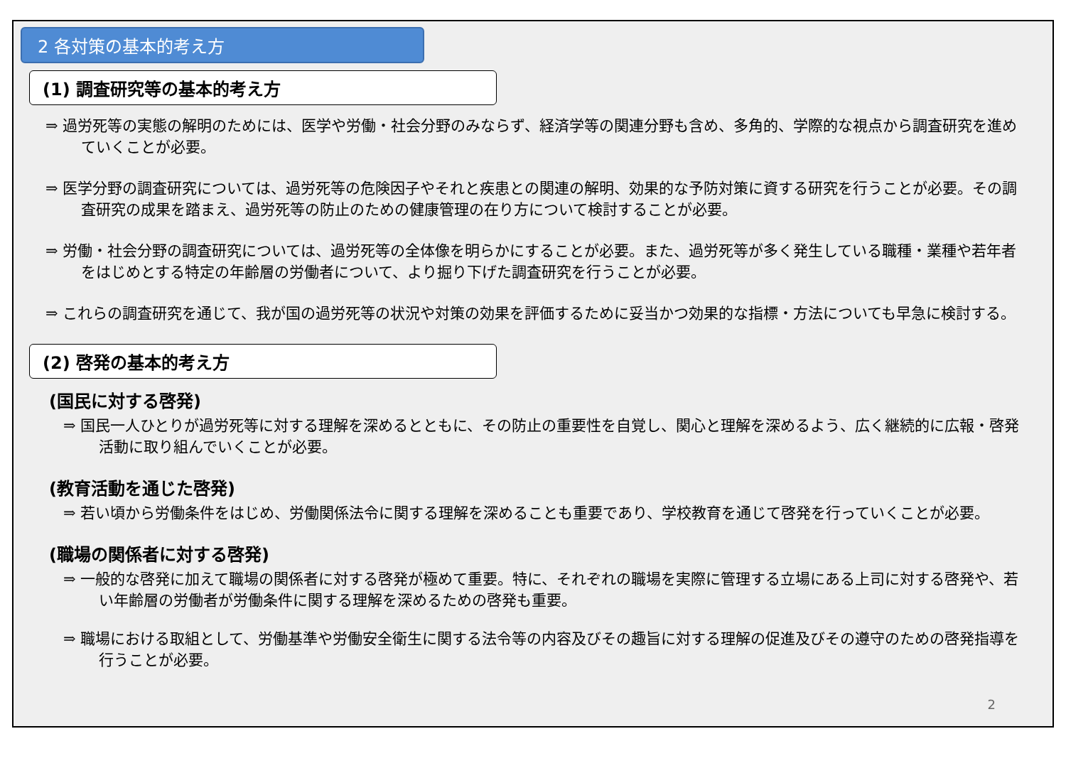2 各対策の基本的考え方
(1) 調査研究等の基本的考え方
⇒ 過労死等の実態の解明のためには、医学や労働・社会分野のみならず、経済学等の関連分野も含め、多角的、学際的な視点から調査研究を進めていくことが必要。
⇒ 医学分野の調査研究については、過労死等の危険因子やそれと疾患との関連の解明、効果的な予防対策に資する研究を行うことが必要。その調査研究の成果を踏まえ、過労死等の防止のための健康管理の在り方について検討することが必要。
⇒ 労働・社会分野の調査研究については、過労死等の全体像を明らかにすることが必要。また、過労死等が多く発生している職種・業種や若年者をはじめとする特定の年齢層の労働者について、より掘り下げた調査研究を行うことが必要。
⇒ これらの調査研究を通じて、我が国の過労死等の状況や対策の効果を評価するために妥当かつ効果的な指標・方法についても早急に検討する。
(2) 啓発の基本的考え方
(国民に対する啓発)
⇒ 国民一人ひとりが過労死等に対する理解を深めるとともに、その防止の重要性を自覚し、関心と理解を深めるよう、広く継続的に広報・啓発活動に取り組んでいくことが必要。
(教育活動を通じた啓発)
⇒ 若い頃から労働条件をはじめ、労働関係法令に関する理解を深めることも重要であり、学校教育を通じて啓発を行っていくことが必要。
(職場の関係者に対する啓発)
⇒ 一般的な啓発に加えて職場の関係者に対する啓発が極めて重要。特に、それぞれの職場を実際に管理する立場にある上司に対する啓発や、若い年齢層の労働者が労働条件に関する理解を深めるための啓発も重要。
⇒ 職場における取組として、労働基準や労働安全衛生に関する法令等の内容及びその趣旨に対する理解の促進及びその遵守のための啓発指導を行うことが必要。
2